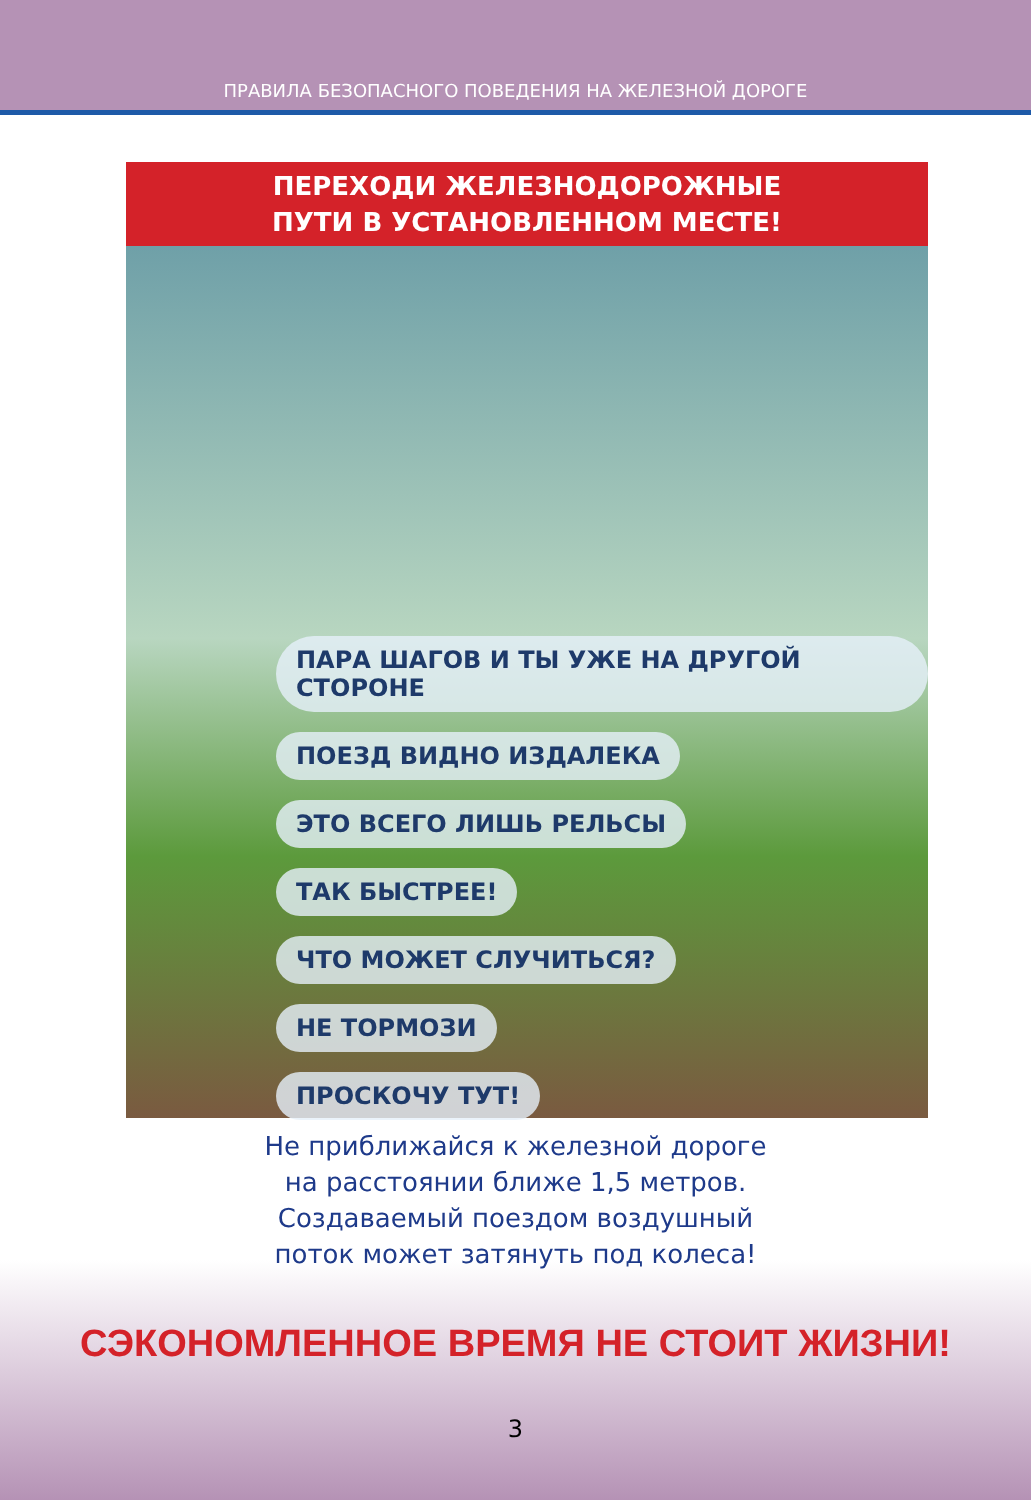ПРАВИЛА БЕЗОПАСНОГО ПОВЕДЕНИЯ НА ЖЕЛЕЗНОЙ ДОРОГЕ
ПЕРЕХОДИ ЖЕЛЕЗНОДОРОЖНЫЕ
ПУТИ В УСТАНОВЛЕННОМ МЕСТЕ!
ПАРА ШАГОВ И ТЫ УЖЕ НА ДРУГОЙ СТОРОНЕ
ПОЕЗД ВИДНО ИЗДАЛЕКА
ЭТО ВСЕГО ЛИШЬ РЕЛЬСЫ
ТАК БЫСТРЕЕ!
ЧТО МОЖЕТ СЛУЧИТЬСЯ?
НЕ ТОРМОЗИ
ПРОСКОЧУ ТУТ!
Не приближайся к железной дороге
на расстоянии ближе 1,5 метров.
Создаваемый поездом воздушный
поток может затянуть под колеса!
СЭКОНОМЛЕННОЕ ВРЕМЯ НЕ СТОИТ ЖИЗНИ!
3